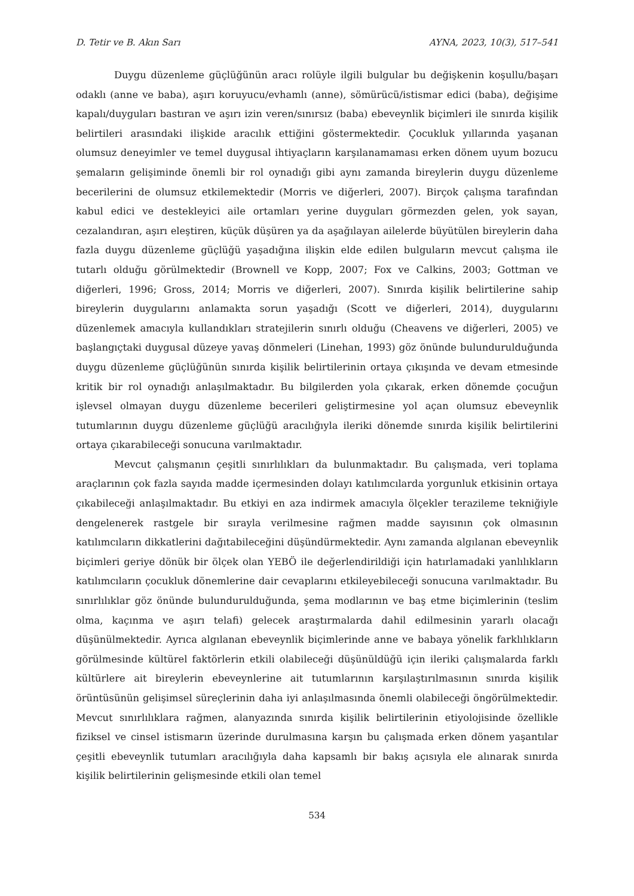D. Tetir ve B. Akın Sarı AYNA, 2023, 10(3), 517–541
Duygu düzenleme güçlüğünün aracı rolüyle ilgili bulgular bu değişkenin koşullu/başarı odaklı (anne ve baba), aşırı koruyucu/evhamlı (anne), sömürücü/istismar edici (baba), değişime kapalı/duyguları bastıran ve aşırı izin veren/sınırsız (baba) ebeveynlik biçimleri ile sınırda kişilik belirtileri arasındaki ilişkide aracılık ettiğini göstermektedir. Çocukluk yıllarında yaşanan olumsuz deneyimler ve temel duygusal ihtiyaçların karşılanamaması erken dönem uyum bozucu şemaların gelişiminde önemli bir rol oynadığı gibi aynı zamanda bireylerin duygu düzenleme becerilerini de olumsuz etkilemektedir (Morris ve diğerleri, 2007). Birçok çalışma tarafından kabul edici ve destekleyici aile ortamları yerine duyguları görmezden gelen, yok sayan, cezalandıran, aşırı eleştiren, küçük düşüren ya da aşağılayan ailelerde büyütülen bireylerin daha fazla duygu düzenleme güçlüğü yaşadığına ilişkin elde edilen bulguların mevcut çalışma ile tutarlı olduğu görülmektedir (Brownell ve Kopp, 2007; Fox ve Calkins, 2003; Gottman ve diğerleri, 1996; Gross, 2014; Morris ve diğerleri, 2007). Sınırda kişilik belirtilerine sahip bireylerin duygularını anlamakta sorun yaşadığı (Scott ve diğerleri, 2014), duygularını düzenlemek amacıyla kullandıkları stratejilerin sınırlı olduğu (Cheavens ve diğerleri, 2005) ve başlangıçtaki duygusal düzeye yavaş dönmeleri (Linehan, 1993) göz önünde bulundurulduğunda duygu düzenleme güçlüğünün sınırda kişilik belirtilerinin ortaya çıkışında ve devam etmesinde kritik bir rol oynadığı anlaşılmaktadır. Bu bilgilerden yola çıkarak, erken dönemde çocuğun işlevsel olmayan duygu düzenleme becerileri geliştirmesine yol açan olumsuz ebeveynlik tutumlarının duygu düzenleme güçlüğü aracılığıyla ileriki dönemde sınırda kişilik belirtilerini ortaya çıkarabileceği sonucuna varılmaktadır.
Mevcut çalışmanın çeşitli sınırlılıkları da bulunmaktadır. Bu çalışmada, veri toplama araçlarının çok fazla sayıda madde içermesinden dolayı katılımcılarda yorgunluk etkisinin ortaya çıkabileceği anlaşılmaktadır. Bu etkiyi en aza indirmek amacıyla ölçekler terazileme tekniğiyle dengelenerek rastgele bir sırayla verilmesine rağmen madde sayısının çok olmasının katılımcıların dikkatlerini dağıtabileceğini düşündürmektedir. Aynı zamanda algılanan ebeveynlik biçimleri geriye dönük bir ölçek olan YEBÖ ile değerlendirildiği için hatırlamadaki yanlılıkların katılımcıların çocukluk dönemlerine dair cevaplarını etkileyebileceği sonucuna varılmaktadır. Bu sınırlılıklar göz önünde bulundurulduğunda, şema modlarının ve baş etme biçimlerinin (teslim olma, kaçınma ve aşırı telafi) gelecek araştırmalarda dahil edilmesinin yararlı olacağı düşünülmektedir. Ayrıca algılanan ebeveynlik biçimlerinde anne ve babaya yönelik farklılıkların görülmesinde kültürel faktörlerin etkili olabileceği düşünüldüğü için ileriki çalışmalarda farklı kültürlere ait bireylerin ebeveynlerine ait tutumlarının karşılaştırılmasının sınırda kişilik örüntüsünün gelişimsel süreçlerinin daha iyi anlaşılmasında önemli olabileceği öngörülmektedir. Mevcut sınırlılıklara rağmen, alanyazında sınırda kişilik belirtilerinin etiyolojisinde özellikle fiziksel ve cinsel istismarın üzerinde durulmasına karşın bu çalışmada erken dönem yaşantılar çeşitli ebeveynlik tutumları aracılığıyla daha kapsamlı bir bakış açısıyla ele alınarak sınırda kişilik belirtilerinin gelişmesinde etkili olan temel
534